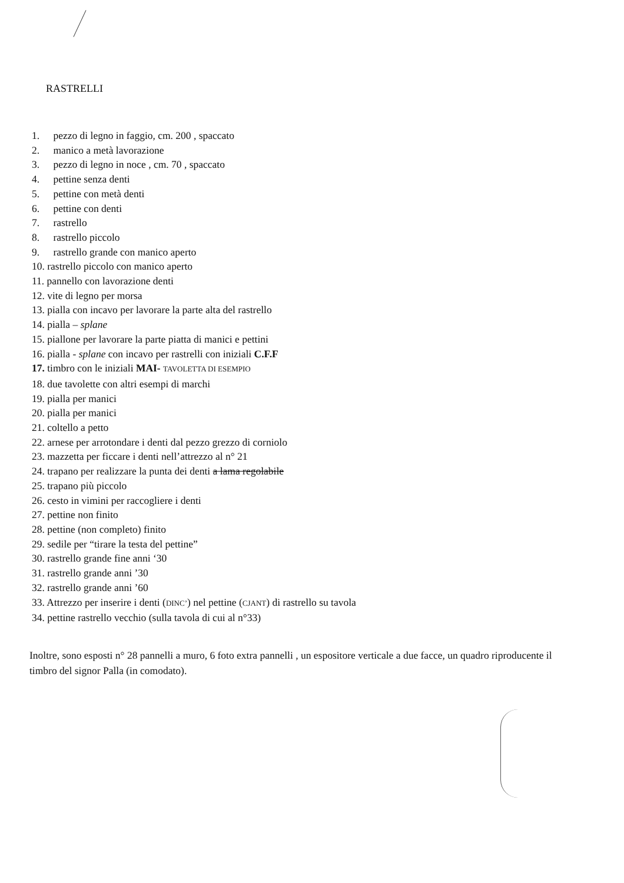RASTRELLI
1. pezzo di legno in faggio, cm. 200 , spaccato
2. manico a metà lavorazione
3. pezzo di legno in noce , cm. 70 , spaccato
4. pettine senza denti
5. pettine con metà denti
6. pettine con denti
7. rastrello
8. rastrello piccolo
9. rastrello grande con manico aperto
10. rastrello piccolo con manico aperto
11. pannello con lavorazione denti
12. vite di legno per morsa
13. pialla con incavo per lavorare la parte alta del rastrello
14. pialla – splane
15. piallone per lavorare la parte piatta di manici e pettini
16. pialla - splane con incavo per rastrelli con iniziali C.F.F
17. timbro con le iniziali MAI- TAVOLETTA DI ESEMPIO
18. due tavolette con altri esempi di marchi
19. pialla per manici
20. pialla per manici
21. coltello a petto
22. arnese per arrotondare i denti dal pezzo grezzo di corniolo
23. mazzetta per ficcare i denti nell’attrezzo al n° 21
24. trapano per realizzare la punta dei denti a lama regolabile
25. trapano più piccolo
26. cesto in vimini per raccogliere i denti
27. pettine non finito
28. pettine (non completo) finito
29. sedile per “tirare la testa del pettine”
30. rastrello grande fine anni ‘30
31. rastrello grande anni ’30
32. rastrello grande anni ’60
33. Attrezzo per inserire i denti (DINC’) nel pettine (CJANT) di rastrello su tavola
34. pettine rastrello vecchio (sulla tavola di cui al n°33)
Inoltre, sono esposti n° 28 pannelli a muro, 6 foto extra pannelli , un espositore verticale a due facce, un quadro riproducente il timbro del signor Palla (in comodato).